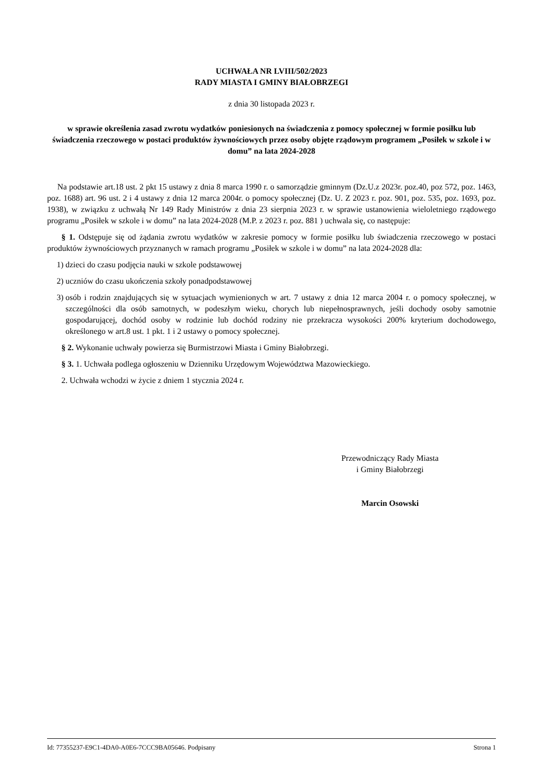UCHWAŁA NR LVIII/502/2023
RADY MIASTA I GMINY BIAŁOBRZEGI
z dnia 30 listopada 2023 r.
w sprawie określenia zasad zwrotu wydatków poniesionych na świadczenia z pomocy społecznej w formie posiłku lub świadczenia rzeczowego w postaci produktów żywnościowych przez osoby objęte rządowym programem „Posiłek w szkole i w domu” na lata 2024-2028
Na podstawie art.18 ust. 2 pkt 15 ustawy z dnia 8 marca 1990 r. o samorządzie gminnym (Dz.U.z 2023r. poz.40, poz 572, poz. 1463, poz. 1688) art. 96 ust. 2 i 4 ustawy z dnia 12 marca 2004r. o pomocy społecznej (Dz. U. Z 2023 r. poz. 901, poz. 535, poz. 1693, poz. 1938), w związku z uchwałą Nr 149 Rady Ministrów z dnia 23 sierpnia 2023 r. w sprawie ustanowienia wieloletniego rządowego programu „Posiłek w szkole i w domu” na lata 2024-2028 (M.P. z 2023 r. poz. 881 ) uchwala się, co następuje:
§ 1. Odstępuje się od żądania zwrotu wydatków w zakresie pomocy w formie posiłku lub świadczenia rzeczowego w postaci produktów żywnościowych przyznanych w ramach programu „Posiłek w szkole i w domu” na lata 2024-2028 dla:
1) dzieci do czasu podjęcia nauki w szkole podstawowej
2) uczniów do czasu ukończenia szkoły ponadpodstawowej
3) osób i rodzin znajdujących się w sytuacjach wymienionych w art. 7 ustawy z dnia 12 marca 2004 r. o pomocy społecznej, w szczególności dla osób samotnych, w podeszłym wieku, chorych lub niepełnosprawnych, jeśli dochody osoby samotnie gospodarującej, dochód osoby w rodzinie lub dochód rodziny nie przekracza wysokości 200% kryterium dochodowego, określonego w art.8 ust. 1 pkt. 1 i 2 ustawy o pomocy społecznej.
§ 2. Wykonanie uchwały powierza się Burmistrzowi Miasta i Gminy Białobrzegi.
§ 3. 1. Uchwała podlega ogłoszeniu w Dzienniku Urzędowym Województwa Mazowieckiego.
2. Uchwała wchodzi w życie z dniem 1 stycznia 2024 r.
Przewodniczący Rady Miasta
i Gminy Białobrzegi
Marcin Osowski
Id: 77355237-E9C1-4DA0-A0E6-7CCC9BA05646. Podpisany Strona 1